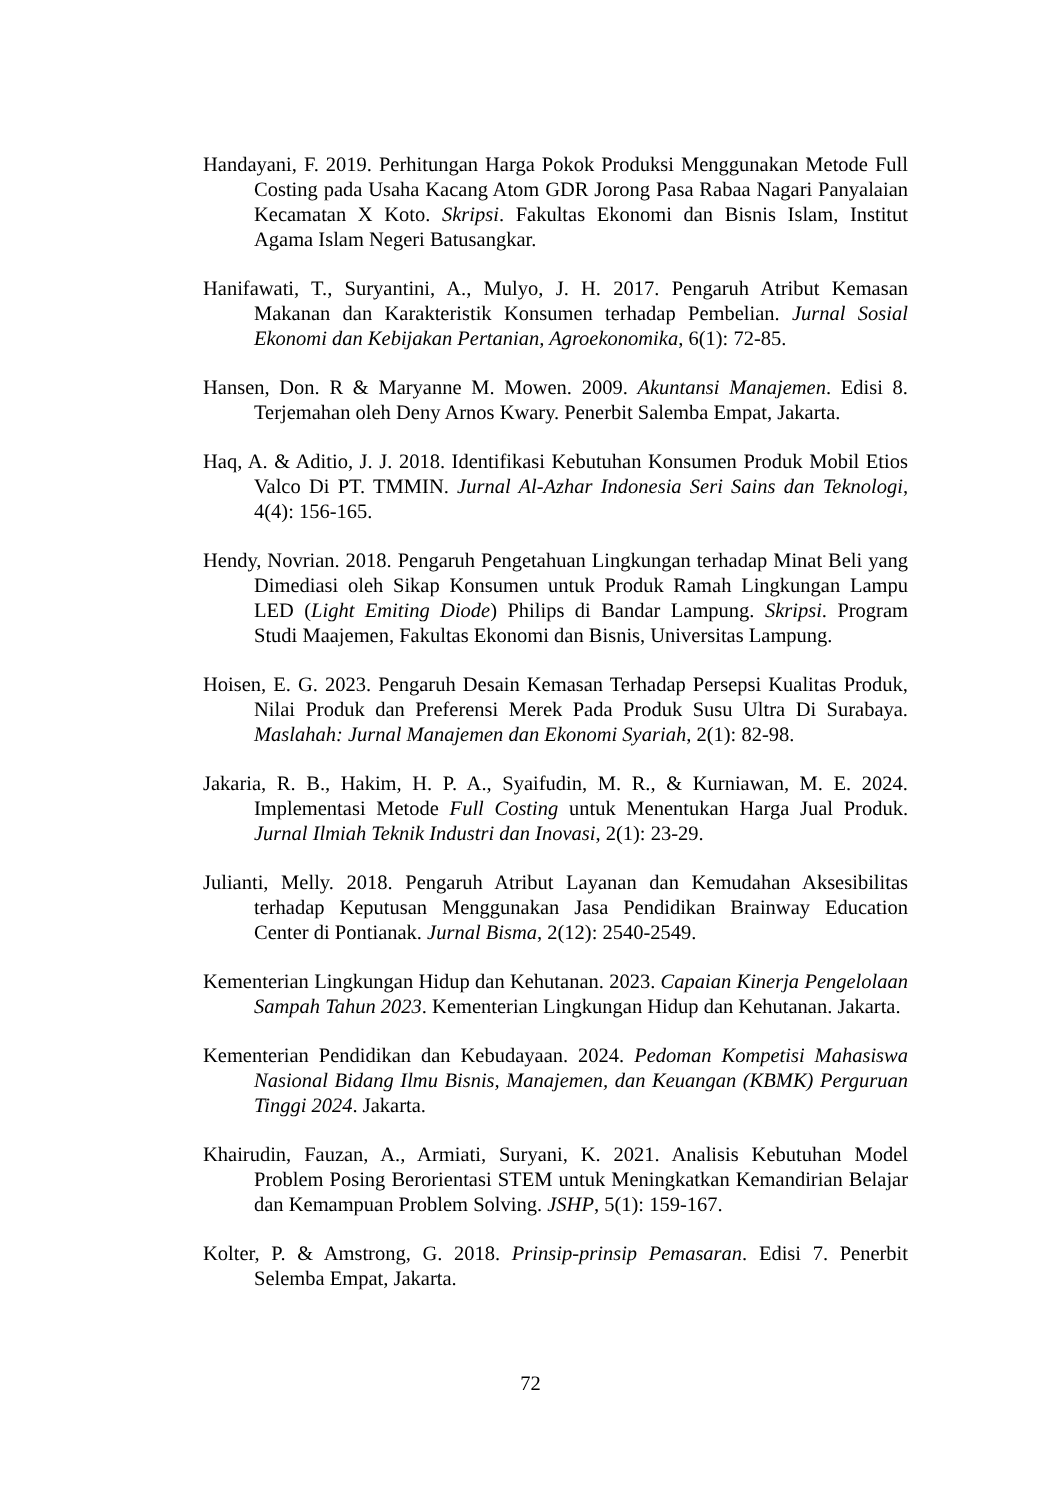Handayani, F. 2019. Perhitungan Harga Pokok Produksi Menggunakan Metode Full Costing pada Usaha Kacang Atom GDR Jorong Pasa Rabaa Nagari Panyalaian Kecamatan X Koto. Skripsi. Fakultas Ekonomi dan Bisnis Islam, Institut Agama Islam Negeri Batusangkar.
Hanifawati, T., Suryantini, A., Mulyo, J. H. 2017. Pengaruh Atribut Kemasan Makanan dan Karakteristik Konsumen terhadap Pembelian. Jurnal Sosial Ekonomi dan Kebijakan Pertanian, Agroekonomika, 6(1): 72-85.
Hansen, Don. R & Maryanne M. Mowen. 2009. Akuntansi Manajemen. Edisi 8. Terjemahan oleh Deny Arnos Kwary. Penerbit Salemba Empat, Jakarta.
Haq, A. & Aditio, J. J. 2018. Identifikasi Kebutuhan Konsumen Produk Mobil Etios Valco Di PT. TMMIN. Jurnal Al-Azhar Indonesia Seri Sains dan Teknologi, 4(4): 156-165.
Hendy, Novrian. 2018. Pengaruh Pengetahuan Lingkungan terhadap Minat Beli yang Dimediasi oleh Sikap Konsumen untuk Produk Ramah Lingkungan Lampu LED (Light Emiting Diode) Philips di Bandar Lampung. Skripsi. Program Studi Maajemen, Fakultas Ekonomi dan Bisnis, Universitas Lampung.
Hoisen, E. G. 2023. Pengaruh Desain Kemasan Terhadap Persepsi Kualitas Produk, Nilai Produk dan Preferensi Merek Pada Produk Susu Ultra Di Surabaya. Maslahah: Jurnal Manajemen dan Ekonomi Syariah, 2(1): 82-98.
Jakaria, R. B., Hakim, H. P. A., Syaifudin, M. R., & Kurniawan, M. E. 2024. Implementasi Metode Full Costing untuk Menentukan Harga Jual Produk. Jurnal Ilmiah Teknik Industri dan Inovasi, 2(1): 23-29.
Julianti, Melly. 2018. Pengaruh Atribut Layanan dan Kemudahan Aksesibilitas terhadap Keputusan Menggunakan Jasa Pendidikan Brainway Education Center di Pontianak. Jurnal Bisma, 2(12): 2540-2549.
Kementerian Lingkungan Hidup dan Kehutanan. 2023. Capaian Kinerja Pengelolaan Sampah Tahun 2023. Kementerian Lingkungan Hidup dan Kehutanan. Jakarta.
Kementerian Pendidikan dan Kebudayaan. 2024. Pedoman Kompetisi Mahasiswa Nasional Bidang Ilmu Bisnis, Manajemen, dan Keuangan (KBMK) Perguruan Tinggi 2024. Jakarta.
Khairudin, Fauzan, A., Armiati, Suryani, K. 2021. Analisis Kebutuhan Model Problem Posing Berorientasi STEM untuk Meningkatkan Kemandirian Belajar dan Kemampuan Problem Solving. JSHP, 5(1): 159-167.
Kolter, P. & Amstrong, G. 2018. Prinsip-prinsip Pemasaran. Edisi 7. Penerbit Selemba Empat, Jakarta.
72